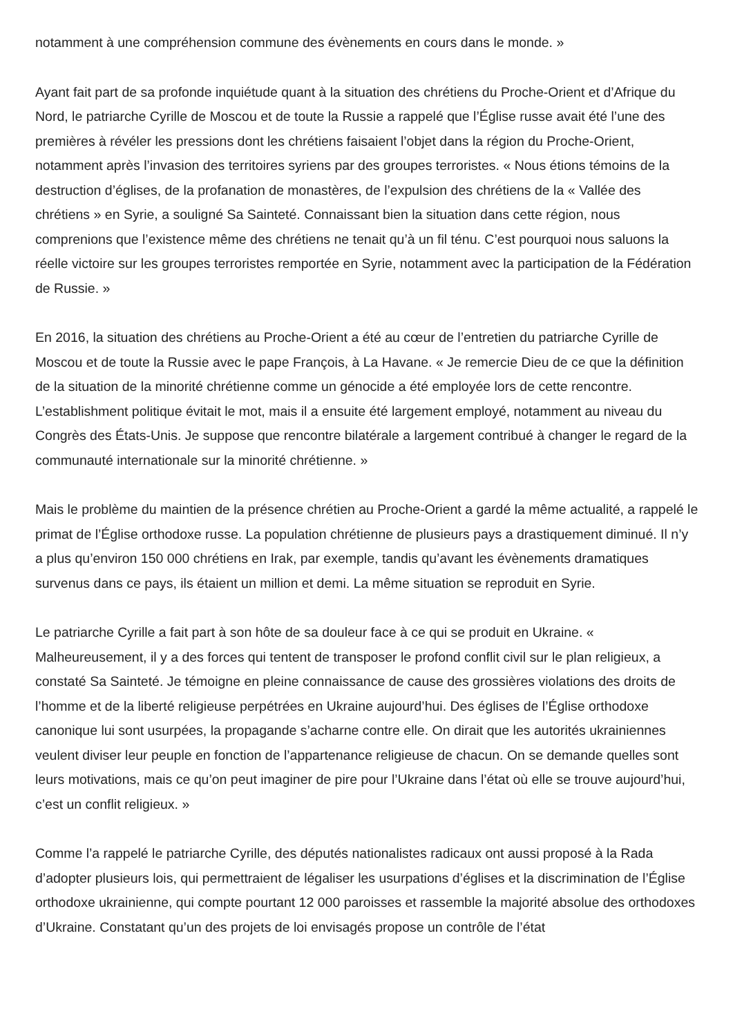notamment à une compréhension commune des évènements en cours dans le monde. »
Ayant fait part de sa profonde inquiétude quant à la situation des chrétiens du Proche-Orient et d’Afrique du Nord, le patriarche Cyrille de Moscou et de toute la Russie a rappelé que l’Église russe avait été l’une des premières à révéler les pressions dont les chrétiens faisaient l’objet dans la région du Proche-Orient, notamment après l’invasion des territoires syriens par des groupes terroristes. « Nous étions témoins de la destruction d’églises, de la profanation de monastères, de l’expulsion des chrétiens de la « Vallée des chrétiens » en Syrie, a souligné Sa Sainteté. Connaissant bien la situation dans cette région, nous comprenions que l’existence même des chrétiens ne tenait qu’à un fil ténu. C’est pourquoi nous saluons la réelle victoire sur les groupes terroristes remportée en Syrie, notamment avec la participation de la Fédération de Russie. »
En 2016, la situation des chrétiens au Proche-Orient a été au cœur de l’entretien du patriarche Cyrille de Moscou et de toute la Russie avec le pape François, à La Havane. « Je remercie Dieu de ce que la définition de la situation de la minorité chrétienne comme un génocide a été employée lors de cette rencontre. L’establishment politique évitait le mot, mais il a ensuite été largement employé, notamment au niveau du Congrès des États-Unis. Je suppose que rencontre bilatérale a largement contribué à changer le regard de la communauté internationale sur la minorité chrétienne. »
Mais le problème du maintien de la présence chrétien au Proche-Orient a gardé la même actualité, a rappelé le primat de l’Église orthodoxe russe. La population chrétienne de plusieurs pays a drastiquement diminué. Il n’y a plus qu’environ 150 000 chrétiens en Irak, par exemple, tandis qu’avant les évènements dramatiques survenus dans ce pays, ils étaient un million et demi. La même situation se reproduit en Syrie.
Le patriarche Cyrille a fait part à son hôte de sa douleur face à ce qui se produit en Ukraine. « Malheureusement, il y a des forces qui tentent de transposer le profond conflit civil sur le plan religieux, a constaté Sa Sainteté. Je témoigne en pleine connaissance de cause des grossières violations des droits de l’homme et de la liberté religieuse perpétrées en Ukraine aujourd’hui. Des églises de l’Église orthodoxe canonique lui sont usurpées, la propagande s’acharne contre elle. On dirait que les autorités ukrainiennes veulent diviser leur peuple en fonction de l’appartenance religieuse de chacun. On se demande quelles sont leurs motivations, mais ce qu’on peut imaginer de pire pour l’Ukraine dans l’état où elle se trouve aujourd’hui, c’est un conflit religieux. »
Comme l’a rappelé le patriarche Cyrille, des députés nationalistes radicaux ont aussi proposé à la Rada d’adopter plusieurs lois, qui permettraient de légaliser les usurpations d’églises et la discrimination de l’Église orthodoxe ukrainienne, qui compte pourtant 12 000 paroisses et rassemble la majorité absolue des orthodoxes d’Ukraine. Constatant qu’un des projets de loi envisagés propose un contrôle de l’état